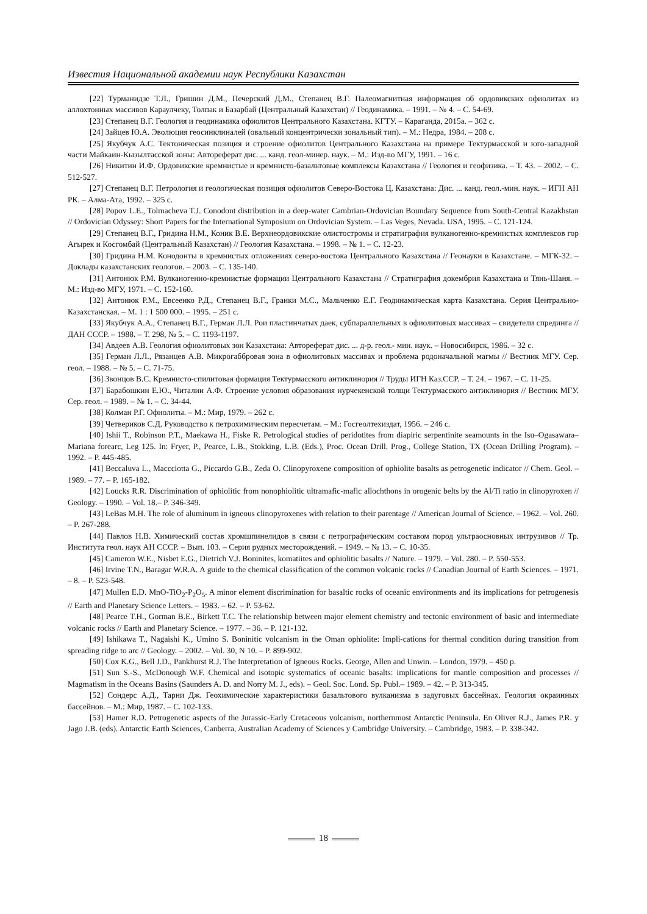Известия Национальной академии наук Республики Казахстан
[22] Турманидзе Т.Л., Гришин Д.М., Печерский Д.М., Степанец В.Г. Палеомагнитная информация об ордовикских офиолитах из аллохтонных массивов Караулчеку, Толпак и Базарбай (Центральный Казахстан) // Геодинамика. – 1991. – № 4. – С. 54-69.
[23] Степанец В.Г. Геология и геодинамика офиолитов Центрального Казахстана. КГТУ. – Караганда, 2015а. – 362 с.
[24] Зайцев Ю.А. Эволюция геосинклиналей (овальный концентрически зональный тип). – М.: Недра, 1984. – 208 с.
[25] Якубчук А.С. Тектоническая позиция и строение офиолитов Центрального Казахстана на примере Тектурмасской и юго-западной части Майкаин-Кызылтасской зоны: Автореферат дис. ... канд. геол-минер. наук. – М.: Изд-во МГУ, 1991. – 16 с.
[26] Никитин И.Ф. Ордовикские кремнистые и кремнисто-базальтовые комплексы Казахстана // Геология и геофизика. – Т. 43. – 2002. – С. 512-527.
[27] Степанец В.Г. Петрология и геологическая позиция офиолитов Северо-Востока Ц. Казахстана: Дис. ... канд. геол.-мин. наук. – ИГН АН РК. – Алма-Ата, 1992. – 325 с.
[28] Popov L.E., Tolmacheva T.J. Conodont distribution in a deep-water Cambrian-Ordovician Boundary Sequence from South-Central Kazakhstan // Ordovician Odyssey: Short Papers for the International Symposium on Ordovician System. – Las Veges, Nevada. USA, 1995. – С. 121-124.
[29] Степанец В.Г., Гридина Н.М., Коник В.Е. Верхнеордовикские олистостромы и стратиграфия вулканогенно-кремнистых комплексов гор Агырек и Косгомбай (Центральный Казахстан) // Геология Казахстана. – 1998. – № 1. – С. 12-23.
[30] Гридина Н.М. Конодонты в кремнистых отложениях северо-востока Центрального Казахстана // Геонауки в Казахстане. – МГК-32. – Доклады казахстанских геологов. – 2003. – С. 135-140.
[31] Антонюк Р.М. Вулканогенно-кремнистые формации Центрального Казахстана // Стратиграфия докембрия Казахстана и Тянь-Шаня. – М.: Изд-во МГУ, 1971. – С. 152-160.
[32] Антонюк Р.М., Евсеенко Р.Д., Степанец В.Г., Гранки М.С., Мальченко Е.Г. Геодинамическая карта Казахстана. Серия Центрально-Казахстанская. – М. 1 : 1 500 000. – 1995. – 251 с.
[33] Якубчук А.А., Степанец В.Г., Герман Л.Л. Рои пластинчатых даек, субпараллельных в офиолитовых массивах – свидетели спрединга // ДАН СССР. – 1988. – Т. 298, № 5. – С. 1193-1197.
[34] Авдеев А.В. Геология офиолитовых зон Казахстана: Автореферат дис. ... д-р. геол.- мин. наук. – Новосибирск, 1986. – 32 с.
[35] Герман Л.Л., Рязанцев А.В. Микрогаббровая зона в офиолитовых массивах и проблема родоначальной магмы // Вестник МГУ. Сер. геол. – 1988. – № 5. – С. 71-75.
[36] Звонцов В.С. Кремнисто-спилитовая формация Тектурмасского антиклинория // Труды ИГН Каз.ССР. – Т. 24. – 1967. – С. 11-25.
[37] Барабошкин Е.Ю., Читалин А.Ф. Строение условия образования нурчекенской толщи Тектурмасского антиклинория // Вестник МГУ. Сер. геол. – 1989. – № 1. – С. 34-44.
[38] Колман Р.Г. Офиолиты. – М.: Мир, 1979. – 262 с.
[39] Четвериков С.Д. Руководство к петрохимическим пересчетам. – М.: Госгеолтехиздат, 1956. – 246 с.
[40] Ishii T., Robinson P.T., Maekawa H., Fiske R. Petrological studies of peridotites from diapiric serpentinite seamounts in the Isu–Ogasawara–Mariana forearc, Leg 125. In: Fryer, P., Pearce, L.B., Stokking, L.B. (Eds.), Proc. Ocean Drill. Prog., College Station, TX (Ocean Drilling Program). – 1992. – P. 445-485.
[41] Beccaluva L., Maccciotta G., Piccardo G.B., Zeda O. Clinopyroxene composition of ophiolite basalts as petrogenetic indicator // Chem. Geol. – 1989. – 77. – P. 165-182.
[42] Loucks R.R. Discrimination of ophiolitic from nonophiolitic ultramafic-mafic allochthons in orogenic belts by the Al/Ti ratio in clinopyroxen // Geology. – 1990. – Vol. 18.– P. 346-349.
[43] LeBas M.H. The role of aluminum in igneous clinopyroxenes with relation to their parentage // American Journal of Science. – 1962. – Vol. 260. – P. 267-288.
[44] Павлов Н.В. Химический состав хромшпинелидов в связи с петрографическим составом пород ультраосновных интрузивов // Тр. Института геол. наук АН СССР. – Вып. 103. – Серия рудных месторождений. – 1949. – № 13. – С. 10-35.
[45] Cameron W.E., Nisbet E.G., Dietrich V.J. Boninites, komatiites and ophiolitic basalts // Nature. – 1979. – Vol. 280. – P. 550-553.
[46] Irvine T.N., Baragar W.R.A. A guide to the chemical classification of the common volcanic rocks // Canadian Journal of Earth Sciences. – 1971. – 8. – P. 523-548.
[47] Mullen E.D. MnO-TiO<sub>2</sub>-P<sub>2</sub>O<sub>5</sub>. A minor element discrimination for basaltic rocks of oceanic environments and its implications for petrogenesis // Earth and Planetary Science Letters. – 1983. – 62. – P. 53-62.
[48] Pearce T.H., Gorman B.E., Birkett T.C. The relationship between major element chemistry and tectonic environment of basic and intermediate volcanic rocks // Earth and Planetary Science. – 1977. – 36. – P. 121-132.
[49] Ishikawa T., Nagaishi K., Umino S. Boninitic volcanism in the Oman ophiolite: Impli-cations for thermal condition during transition from spreading ridge to arc // Geology. – 2002. – Vol. 30, N 10. – P. 899-902.
[50] Cox K.G., Bell J.D., Pankhurst R.J. The Interpretation of Igneous Rocks. George, Allen and Unwin. – London, 1979. – 450 p.
[51] Sun S.-S., McDonough W.F. Chemical and isotopic systematics of oceanic basalts: implications for mantle composition and processes // Magmatism in the Oceans Basins (Saunders A. D. and Norry M. J., eds). – Geol. Soc. Lond. Sp. Publ.– 1989. – 42. – P. 313-345.
[52] Сондерс А.Д., Тарни Дж. Геохимические характеристики базальтового вулканизма в задуговых бассейнах. Геология окраинных бассейнов. – М.: Мир, 1987. – С. 102-133.
[53] Hamer R.D. Petrogenetic aspects of the Jurassic-Early Cretaceous volcanism, northernmost Antarctic Peninsula. En Oliver R.J., James P.R. y Jago J.B. (eds). Antarctic Earth Sciences, Canberra, Australian Academy of Sciences y Cambridge University. – Cambridge, 1983. – P. 338-342.
18